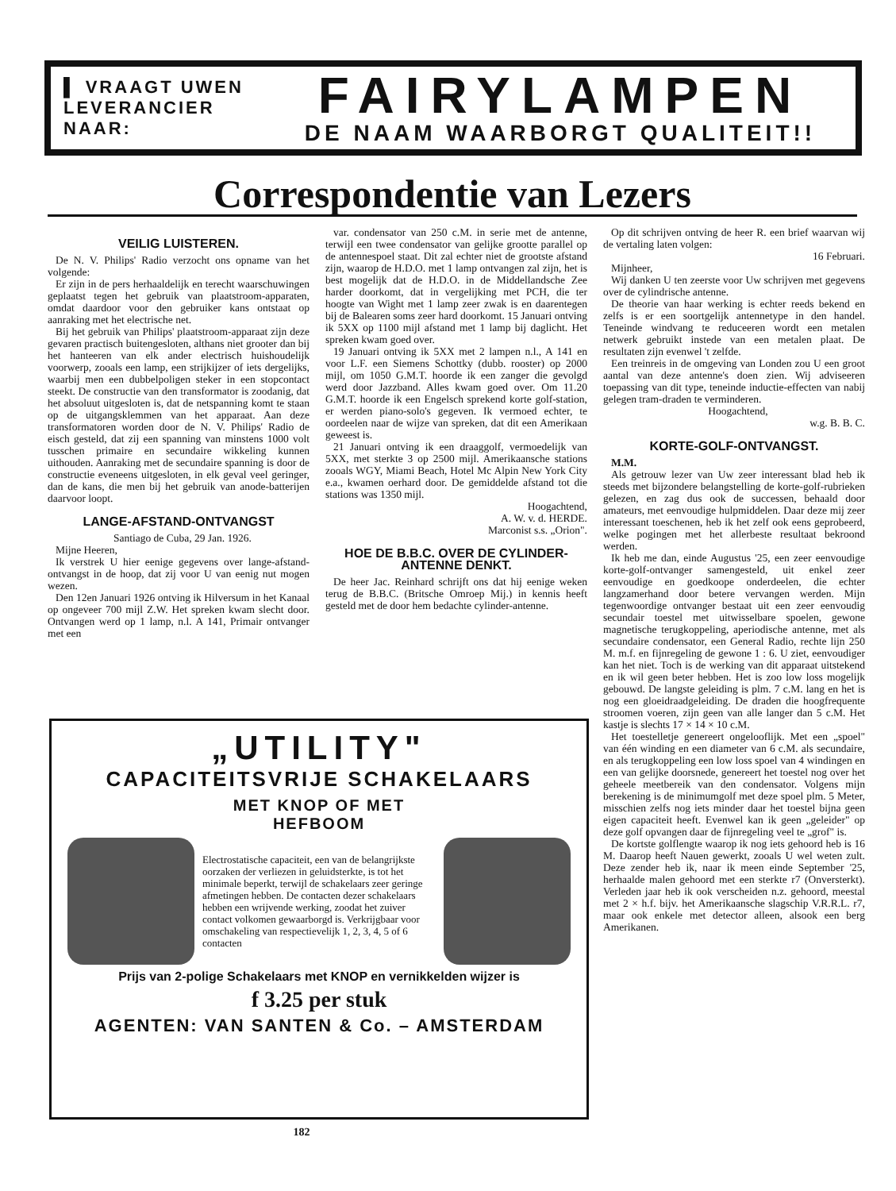▌ VRAAGT UWEN
LEVERANCIER NAAR:
FAIRYLAMPEN
DE NAAM WAARBORGT QUALITEIT!!
Correspondentie van Lezers
VEILIG LUISTEREN.
De N. V. Philips' Radio verzocht ons opname van het volgende:
Er zijn in de pers herhaaldelijk en terecht waarschuwingen geplaatst tegen het gebruik van plaatstroom-apparaten, omdat daardoor voor den gebruiker kans ontstaat op aanraking met het electrische net.
Bij het gebruik van Philips' plaatstroom-apparaat zijn deze gevaren practisch buitengesloten, althans niet grooter dan bij het hanteeren van elk ander electrisch huishoudelijk voorwerp, zooals een lamp, een strijkijzer of iets dergelijks, waarbij men een dubbelpoligen steker in een stopcontact steekt. De constructie van den transformator is zoodanig, dat het absoluut uitgesloten is, dat de netspanning komt te staan op de uitgangsklemmen van het apparaat. Aan deze transformatoren worden door de N. V. Philips' Radio de eisch gesteld, dat zij een spanning van minstens 1000 volt tusschen primaire en secundaire wikkeling kunnen uithouden. Aanraking met de secundaire spanning is door de constructie eveneens uitgesloten, in elk geval veel geringer, dan de kans, die men bij het gebruik van anode-batterijen daarvoor loopt.
LANGE-AFSTAND-ONTVANGST
Santiago de Cuba, 29 Jan. 1926.
Mijne Heeren,
Ik verstrek U hier eenige gegevens over lange-afstand-ontvangst in de hoop, dat zij voor U van eenig nut mogen wezen.
Den 12en Januari 1926 ontving ik Hilversum in het Kanaal op ongeveer 700 mijl Z.W. Het spreken kwam slecht door. Ontvangen werd op 1 lamp, n.l. A 141, Primair ontvanger met een
var. condensator van 250 c.M. in serie met de antenne, terwijl een twee condensator van gelijke grootte parallel op de antennespoel staat. Dit zal echter niet de grootste afstand zijn, waarop de H.D.O. met 1 lamp ontvangen zal zijn, het is best mogelijk dat de H.D.O. in de Middellandsche Zee harder doorkomt, dat in vergelijking met PCH, die ter hoogte van Wight met 1 lamp zeer zwak is en daarentegen bij de Balearen soms zeer hard doorkomt. 15 Januari ontving ik 5XX op 1100 mijl afstand met 1 lamp bij daglicht. Het spreken kwam goed over.
19 Januari ontving ik 5XX met 2 lampen n.l., A 141 en voor L.F. een Siemens Schottky (dubb. rooster) op 2000 mijl, om 1050 G.M.T. hoorde ik een zanger die gevolgd werd door Jazzband. Alles kwam goed over. Om 11.20 G.M.T. hoorde ik een Engelsch sprekend korte golf-station, er werden piano-solo's gegeven. Ik vermoed echter, te oordeelen naar de wijze van spreken, dat dit een Amerikaan geweest is.
21 Januari ontving ik een draaggolf, vermoedelijk van 5XX, met sterkte 3 op 2500 mijl. Amerikaansche stations zooals WGY, Miami Beach, Hotel Mc Alpin New York City e.a., kwamen oerhard door. De gemiddelde afstand tot die stations was 1350 mijl.
Hoogachtend,
A. W. v. d. HERDE.
Marconist s.s. „Orion".
HOE DE B.B.C. OVER DE CYLINDER-ANTENNE DENKT.
De heer Jac. Reinhard schrijft ons dat hij eenige weken terug de B.B.C. (Britsche Omroep Mij.) in kennis heeft gesteld met de door hem bedachte cylinder-antenne.
Op dit schrijven ontving de heer R. een brief waarvan wij de vertaling laten volgen:
16 Februari.
Mijnheer,
Wij danken U ten zeerste voor Uw schrijven met gegevens over de cylindrische antenne.
De theorie van haar werking is echter reeds bekend en zelfs is er een soortgelijk antennetype in den handel. Teneinde windvang te reduceeren wordt een metalen netwerk gebruikt instede van een metalen plaat. De resultaten zijn evenwel 't zelfde.
Een treinreis in de omgeving van Londen zou U een groot aantal van deze antenne's doen zien. Wij adviseeren toepassing van dit type, teneinde inductie-effecten van nabij gelegen tram-draden te verminderen.
Hoogachtend,
w.g. B. B. C.
KORTE-GOLF-ONTVANGST.
M.M.
Als getrouw lezer van Uw zeer interessant blad heb ik steeds met bijzondere belangstelling de korte-golf-rubrieken gelezen, en zag dus ook de successen, behaald door amateurs, met eenvoudige hulpmiddelen. Daar deze mij zeer interessant toeschenen, heb ik het zelf ook eens geprobeerd, welke pogingen met het allerbeste resultaat bekroond werden.
Ik heb me dan, einde Augustus '25, een zeer eenvoudige korte-golf-ontvanger samengesteld, uit enkel zeer eenvoudige en goedkoope onderdeelen, die echter langzamerhand door betere vervangen werden. Mijn tegenwoordige ontvanger bestaat uit een zeer eenvoudig secundair toestel met uitwisselbare spoelen, gewone magnetische terugkoppeling, aperiodische antenne, met als secundaire condensator, een General Radio, rechte lijn 250 M. m.f. en fijnregeling de gewone 1 : 6. U ziet, eenvoudiger kan het niet. Toch is de werking van dit apparaat uitstekend en ik wil geen beter hebben. Het is zoo low loss mogelijk gebouwd. De langste geleiding is plm. 7 c.M. lang en het is nog een gloeidraadgeleiding. De draden die hoogfrequente stroomen voeren, zijn geen van alle langer dan 5 c.M. Het kastje is slechts 17 × 14 × 10 c.M.
Het toestelletje genereert ongelooflijk. Met een „spoel" van één winding en een diameter van 6 c.M. als secundaire, en als terugkoppeling een low loss spoel van 4 windingen en een van gelijke doorsnede, genereert het toestel nog over het geheele meetbereik van den condensator. Volgens mijn berekening is de minimumgolf met deze spoel plm. 5 Meter, misschien zelfs nog iets minder daar het toestel bijna geen eigen capaciteit heeft. Evenwel kan ik geen „geleider" op deze golf opvangen daar de fijnregeling veel te „grof" is.
De kortste golflengte waarop ik nog iets gehoord heb is 16 M. Daarop heeft Nauen gewerkt, zooals U wel weten zult. Deze zender heb ik, naar ik meen einde September '25, herhaalde malen gehoord met een sterkte r7 (Onversterkt). Verleden jaar heb ik ook verscheiden n.z. gehoord, meestal met 2 × h.f. bijv. het Amerikaansche slagschip V.R.R.L. r7, maar ook enkele met detector alleen, alsook een berg Amerikanen.
„UTILITY"
CAPACITEITSVRIJE SCHAKELAARS
MET KNOP OF MET
HEFBOOM
Electrostatische capaciteit, een van de belangrijkste oorzaken der verliezen in geluidsterkte, is tot het minimale beperkt, terwijl de schakelaars zeer geringe afmetingen hebben. De contacten dezer schakelaars hebben een wrijvende werking, zoodat het zuiver contact volkomen gewaarborgd is. Verkrijgbaar voor omschakeling van respectievelijk 1, 2, 3, 4, 5 of 6 contacten
Prijs van 2-polige Schakelaars met KNOP en vernikkelden wijzer is
f 3.25 per stuk
AGENTEN: VAN SANTEN & Co. – AMSTERDAM
182